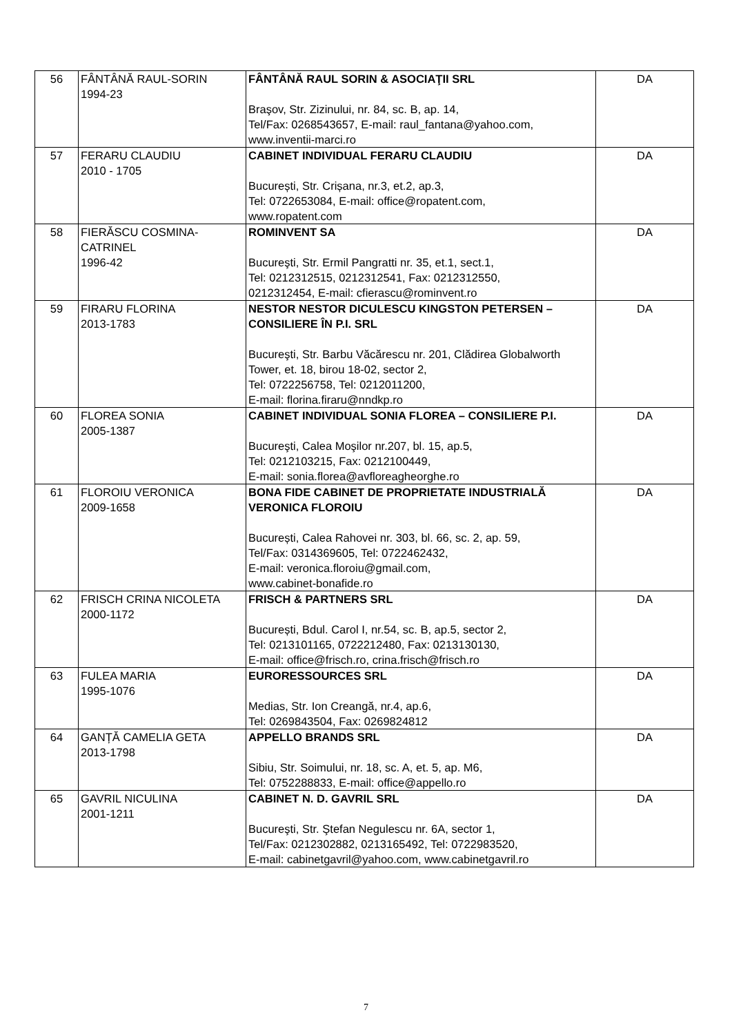| 56 | FÂNTÂNĂ RAUL-SORIN 1994-23 | FÂNTÂNĂ RAUL SORIN & ASOCIAŢII SRL Braşov, Str. Zizinului, nr. 84, sc. B, ap. 14, Tel/Fax: 0268543657, E-mail: raul_fantana@yahoo.com, www.inventii-marci.ro | DA |
| 57 | FERARU CLAUDIU 2010 - 1705 | CABINET INDIVIDUAL FERARU CLAUDIU București, Str. Crișana, nr.3, et.2, ap.3, Tel: 0722653084, E-mail: office@ropatent.com, www.ropatent.com | DA |
| 58 | FIERĂSCU COSMINA-CATRINEL 1996-42 | ROMINVENT SA Bucureşti, Str. Ermil Pangratti nr. 35, et.1, sect.1, Tel: 0212312515, 0212312541, Fax: 0212312550, 0212312454, E-mail: cfierascu@rominvent.ro | DA |
| 59 | FIRARU FLORINA 2013-1783 | NESTOR NESTOR DICULESCU KINGSTON PETERSEN – CONSILIERE ÎN P.I. SRL Bucureşti, Str. Barbu Văcărescu nr. 201, Clădirea Globalworth Tower, et. 18, birou 18-02, sector 2, Tel: 0722256758, Tel: 0212011200, E-mail: florina.firaru@nndkp.ro | DA |
| 60 | FLOREA SONIA 2005-1387 | CABINET INDIVIDUAL SONIA FLOREA – CONSILIERE P.I. Bucureşti, Calea Moşilor nr.207, bl. 15, ap.5, Tel: 0212103215, Fax: 0212100449, E-mail: sonia.florea@avfloreagheorghe.ro | DA |
| 61 | FLOROIU VERONICA 2009-1658 | BONA FIDE CABINET DE PROPRIETATE INDUSTRIALĂ VERONICA FLOROIU București, Calea Rahovei nr. 303, bl. 66, sc. 2, ap. 59, Tel/Fax: 0314369605, Tel: 0722462432, E-mail: veronica.floroiu@gmail.com, www.cabinet-bonafide.ro | DA |
| 62 | FRISCH CRINA NICOLETA 2000-1172 | FRISCH & PARTNERS SRL București, Bdul. Carol I, nr.54, sc. B, ap.5, sector 2, Tel: 0213101165, 0722212480, Fax: 0213130130, E-mail: office@frisch.ro, crina.frisch@frisch.ro | DA |
| 63 | FULEA MARIA 1995-1076 | EURORESSOURCES SRL Medias, Str. Ion Creangă, nr.4, ap.6, Tel: 0269843504, Fax: 0269824812 | DA |
| 64 | GANȚĂ CAMELIA GETA 2013-1798 | APPELLO BRANDS SRL Sibiu, Str. Soimului, nr. 18, sc. A, et. 5, ap. M6, Tel: 0752288833, E-mail: office@appello.ro | DA |
| 65 | GAVRIL NICULINA 2001-1211 | CABINET N. D. GAVRIL SRL Bucureşti, Str. Ştefan Negulescu nr. 6A, sector 1, Tel/Fax: 0212302882, 0213165492, Tel: 0722983520, E-mail: cabinetgavril@yahoo.com, www.cabinetgavril.ro | DA |
7